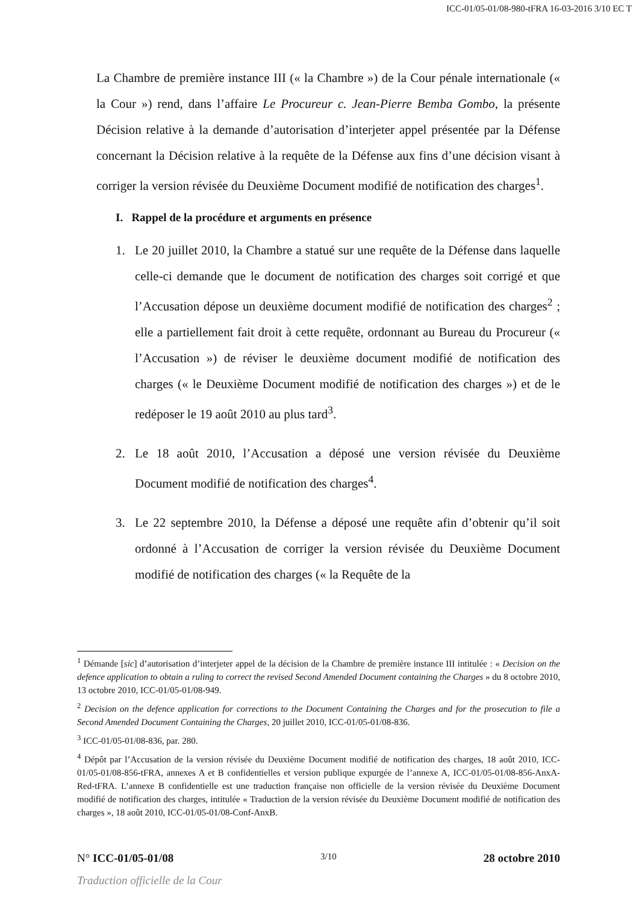ICC-01/05-01/08-980-tFRA 16-03-2016 3/10 EC T
La Chambre de première instance III (« la Chambre ») de la Cour pénale internationale (« la Cour ») rend, dans l’affaire Le Procureur c. Jean-Pierre Bemba Gombo, la présente Décision relative à la demande d’autorisation d’interjeter appel présentée par la Défense concernant la Décision relative à la requête de la Défense aux fins d’une décision visant à corriger la version révisée du Deuxième Document modifié de notification des charges<sup>1</sup>.
I. Rappel de la procédure et arguments en présence
1. Le 20 juillet 2010, la Chambre a statué sur une requête de la Défense dans laquelle celle-ci demande que le document de notification des charges soit corrigé et que l’Accusation dépose un deuxième document modifié de notification des charges<sup>2</sup> ; elle a partiellement fait droit à cette requête, ordonnant au Bureau du Procureur (« l’Accusation ») de réviser le deuxième document modifié de notification des charges (« le Deuxième Document modifié de notification des charges ») et de le redéposer le 19 août 2010 au plus tard<sup>3</sup>.
2. Le 18 août 2010, l’Accusation a déposé une version révisée du Deuxième Document modifié de notification des charges<sup>4</sup>.
3. Le 22 septembre 2010, la Défense a déposé une requête afin d’obtenir qu’il soit ordonné à l’Accusation de corriger la version révisée du Deuxième Document modifié de notification des charges (« la Requête de la
<sup>1</sup> Démande [sic] d’autorisation d’interjeter appel de la décision de la Chambre de première instance III intitulée : « Decision on the defence application to obtain a ruling to correct the revised Second Amended Document containing the Charges » du 8 octobre 2010, 13 octobre 2010, ICC-01/05-01/08-949.
<sup>2</sup> Decision on the defence application for corrections to the Document Containing the Charges and for the prosecution to file a Second Amended Document Containing the Charges, 20 juillet 2010, ICC-01/05-01/08-836.
<sup>3</sup> ICC-01/05-01/08-836, par. 280.
<sup>4</sup> Dépôt par l’Accusation de la version révisée du Deuxième Document modifié de notification des charges, 18 août 2010, ICC-01/05-01/08-856-tFRA, annexes A et B confidentielles et version publique expurgée de l’annexe A, ICC-01/05-01/08-856-AnxA-Red-tFRA. L’annexe B confidentielle est une traduction française non officielle de la version révisée du Deuxième Document modifié de notification des charges, intitulée « Traduction de la version révisée du Deuxième Document modifié de notification des charges », 18 août 2010, ICC-01/05-01/08-Conf-AnxB.
N° ICC-01/05-01/08 3/10 28 octobre 2010
Traduction officielle de la Cour